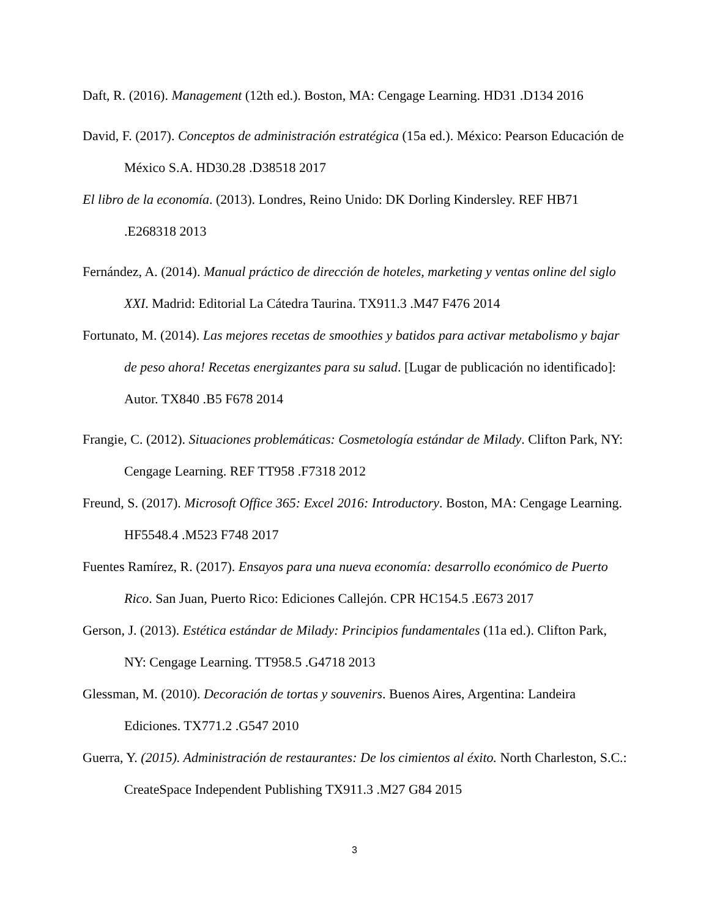Daft, R. (2016). Management (12th ed.). Boston, MA: Cengage Learning. HD31 .D134 2016
David, F. (2017). Conceptos de administración estratégica (15a ed.). México: Pearson Educación de México S.A. HD30.28 .D38518 2017
El libro de la economía. (2013). Londres, Reino Unido: DK Dorling Kindersley. REF HB71 .E268318 2013
Fernández, A. (2014). Manual práctico de dirección de hoteles, marketing y ventas online del siglo XXI. Madrid: Editorial La Cátedra Taurina. TX911.3 .M47 F476 2014
Fortunato, M. (2014). Las mejores recetas de smoothies y batidos para activar metabolismo y bajar de peso ahora! Recetas energizantes para su salud. [Lugar de publicación no identificado]: Autor. TX840 .B5 F678 2014
Frangie, C. (2012). Situaciones problemáticas: Cosmetología estándar de Milady. Clifton Park, NY: Cengage Learning. REF TT958 .F7318 2012
Freund, S. (2017). Microsoft Office 365: Excel 2016: Introductory. Boston, MA: Cengage Learning. HF5548.4 .M523 F748 2017
Fuentes Ramírez, R. (2017). Ensayos para una nueva economía: desarrollo económico de Puerto Rico. San Juan, Puerto Rico: Ediciones Callejón. CPR HC154.5 .E673 2017
Gerson, J. (2013). Estética estándar de Milady: Principios fundamentales (11a ed.). Clifton Park, NY: Cengage Learning. TT958.5 .G4718 2013
Glessman, M. (2010). Decoración de tortas y souvenirs. Buenos Aires, Argentina: Landeira Ediciones. TX771.2 .G547 2010
Guerra, Y. (2015). Administración de restaurantes: De los cimientos al éxito. North Charleston, S.C.: CreateSpace Independent Publishing TX911.3 .M27 G84 2015
3